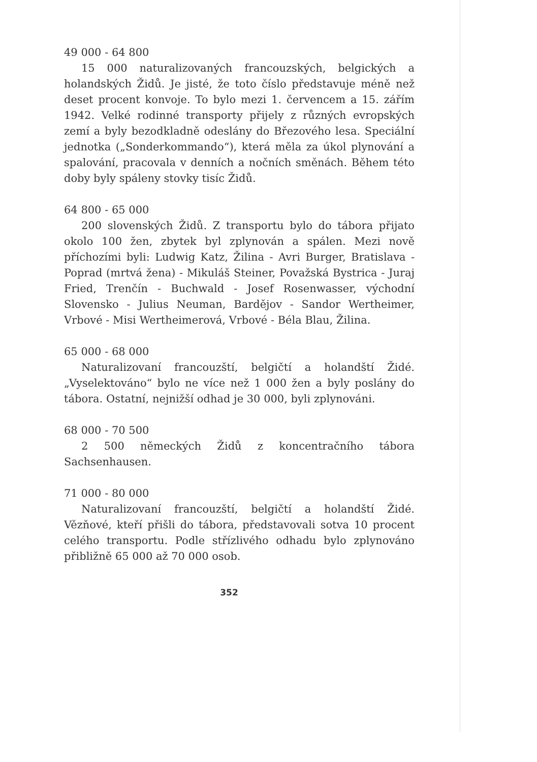49 000 - 64 800
15 000 naturalizovaných francouzských, belgických a holandských Židů. Je jisté, že toto číslo představuje méně než deset procent konvoje. To bylo mezi 1. červencem a 15. zářím 1942. Velké rodinné transporty přijely z různých evropských zemí a byly bezodkladně odeslány do Březového lesa. Speciální jednotka („Sonderkommando“), která měla za úkol plynování a spalování, pracovala v denních a nočních směnách. Během této doby byly spáleny stovky tisíc Židů.
64 800 - 65 000
200 slovenských Židů. Z transportu bylo do tábora přijato okolo 100 žen, zbytek byl zplynován a spálen. Mezi nově příchozími byli: Ludwig Katz, Žilina - Avri Burger, Bratislava - Poprad (mrtvá žena) - Mikuláš Steiner, Považská Bystrica - Juraj Fried, Trenčín - Buchwald - Josef Rosenwasser, východní Slovensko - Julius Neuman, Bardějov - Sandor Wertheimer, Vrbové - Misi Wertheimerová, Vrbové - Béla Blau, Žilina.
65 000 - 68 000
Naturalizovaní francouzští, belgičtí a holandští Židé. „Vyselektováno“ bylo ne více než 1 000 žen a byly poslány do tábora. Ostatní, nejnižší odhad je 30 000, byli zplynováni.
68 000 - 70 500
2 500 německých Židů z koncentračního tábora Sachsenhausen.
71 000 - 80 000
Naturalizovaní francouzští, belgičtí a holandští Židé. Vězňové, kteří přišli do tábora, představovali sotva 10 procent celého transportu. Podle střízlivého odhadu bylo zplynováno přibližně 65 000 až 70 000 osob.
352